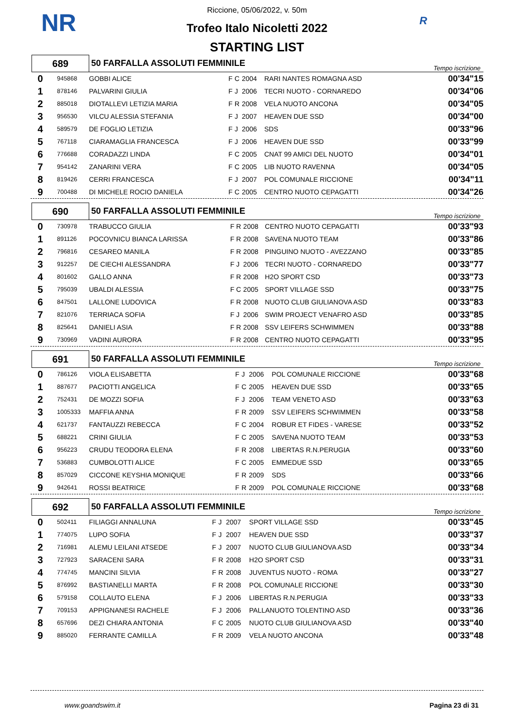NR R
Riccione, 05/06/2022, v. 50m
Trofeo Italo Nicoletti 2022
STARTING LIST
| 689 | | 50 FARFALLA ASSOLUTI FEMMINILE | | | | | Tempo iscrizione | |
| 0 | 945868 | GOBBI ALICE | F | C | 2004 | RARI NANTES ROMAGNA ASD | | 00'34"15 |
| 1 | 878146 | PALVARINI GIULIA | F | J | 2006 | TECRI NUOTO - CORNAREDO | | 00'34"06 |
| 2 | 885018 | DIOTALLEVI LETIZIA MARIA | F | R | 2008 | VELA NUOTO ANCONA | | 00'34"05 |
| 3 | 956530 | VILCU ALESSIA STEFANIA | F | J | 2007 | HEAVEN DUE SSD | | 00'34"00 |
| 4 | 589579 | DE FOGLIO LETIZIA | F | J | 2006 | SDS | | 00'33"96 |
| 5 | 767118 | CIARAMAGLIA FRANCESCA | F | J | 2006 | HEAVEN DUE SSD | | 00'33"99 |
| 6 | 776688 | CORADAZZI LINDA | F | C | 2005 | CNAT 99 AMICI DEL NUOTO | | 00'34"01 |
| 7 | 954142 | ZANARINI VERA | F | C | 2005 | LIB NUOTO RAVENNA | | 00'34"05 |
| 8 | 819426 | CERRI FRANCESCA | F | J | 2007 | POL COMUNALE RICCIONE | | 00'34"11 |
| 9 | 700488 | DI MICHELE ROCIO DANIELA | F | C | 2005 | CENTRO NUOTO CEPAGATTI | | 00'34"26 |
| 690 | | 50 FARFALLA ASSOLUTI FEMMINILE | | | | | Tempo iscrizione | |
| 0 | 730978 | TRABUCCO GIULIA | F | R | 2008 | CENTRO NUOTO CEPAGATTI | | 00'33"93 |
| 1 | 891126 | POCOVNICU BIANCA LARISSA | F | R | 2008 | SAVENA NUOTO TEAM | | 00'33"86 |
| 2 | 796816 | CESAREO MANILA | F | R | 2008 | PINGUINO NUOTO - AVEZZANO | | 00'33"85 |
| 3 | 912257 | DE CIECHI ALESSANDRA | F | J | 2006 | TECRI NUOTO - CORNAREDO | | 00'33"77 |
| 4 | 801602 | GALLO ANNA | F | R | 2008 | H2O SPORT CSD | | 00'33"73 |
| 5 | 795039 | UBALDI ALESSIA | F | C | 2005 | SPORT VILLAGE SSD | | 00'33"75 |
| 6 | 847501 | LALLONE LUDOVICA | F | R | 2008 | NUOTO CLUB GIULIANOVA ASD | | 00'33"83 |
| 7 | 821076 | TERRIACA SOFIA | F | J | 2006 | SWIM PROJECT VENAFRO ASD | | 00'33"85 |
| 8 | 825641 | DANIELI ASIA | F | R | 2008 | SSV LEIFERS SCHWIMMEN | | 00'33"88 |
| 9 | 730969 | VADINI AURORA | F | R | 2008 | CENTRO NUOTO CEPAGATTI | | 00'33"95 |
| 691 | | 50 FARFALLA ASSOLUTI FEMMINILE | | | | | Tempo iscrizione | |
| 0 | 786126 | VIOLA ELISABETTA | F | J | 2006 | POL COMUNALE RICCIONE | | 00'33"68 |
| 1 | 887677 | PACIOTTI ANGELICA | F | C | 2005 | HEAVEN DUE SSD | | 00'33"65 |
| 2 | 752431 | DE MOZZI SOFIA | F | J | 2006 | TEAM VENETO ASD | | 00'33"63 |
| 3 | 1005333 | MAFFIA ANNA | F | R | 2009 | SSV LEIFERS SCHWIMMEN | | 00'33"58 |
| 4 | 621737 | FANTAUZZI REBECCA | F | C | 2004 | ROBUR ET FIDES - VARESE | | 00'33"52 |
| 5 | 688221 | CRINI GIULIA | F | C | 2005 | SAVENA NUOTO TEAM | | 00'33"53 |
| 6 | 956223 | CRUDU TEODORA ELENA | F | R | 2008 | LIBERTAS R.N.PERUGIA | | 00'33"60 |
| 7 | 536883 | CUMBOLOTTI ALICE | F | C | 2005 | EMMEDUE SSD | | 00'33"65 |
| 8 | 857029 | CICCONE KEYSHIA MONIQUE | F | R | 2009 | SDS | | 00'33"66 |
| 9 | 942641 | ROSSI BEATRICE | F | R | 2009 | POL COMUNALE RICCIONE | | 00'33"68 |
| 692 | | 50 FARFALLA ASSOLUTI FEMMINILE | | | | | Tempo iscrizione | |
| 0 | 502411 | FILIAGGI ANNALUNA | F | J | 2007 | SPORT VILLAGE SSD | | 00'33"45 |
| 1 | 774075 | LUPO SOFIA | F | J | 2007 | HEAVEN DUE SSD | | 00'33"37 |
| 2 | 716981 | ALEMU LEILANI ATSEDE | F | J | 2007 | NUOTO CLUB GIULIANOVA ASD | | 00'33"34 |
| 3 | 727923 | SARACENI SARA | F | R | 2008 | H2O SPORT CSD | | 00'33"31 |
| 4 | 774745 | MANCINI SILVIA | F | R | 2008 | JUVENTUS NUOTO - ROMA | | 00'33"27 |
| 5 | 876992 | BASTIANELLI MARTA | F | R | 2008 | POL COMUNALE RICCIONE | | 00'33"30 |
| 6 | 579158 | COLLAUTO ELENA | F | J | 2006 | LIBERTAS R.N.PERUGIA | | 00'33"33 |
| 7 | 709153 | APPIGNANESI RACHELE | F | J | 2006 | PALLANUOTO TOLENTINO ASD | | 00'33"36 |
| 8 | 657696 | DEZI CHIARA ANTONIA | F | C | 2005 | NUOTO CLUB GIULIANOVA ASD | | 00'33"40 |
| 9 | 885020 | FERRANTE CAMILLA | F | R | 2009 | VELA NUOTO ANCONA | | 00'33"48 |
www.goandswim.it Pagina 23 di 31